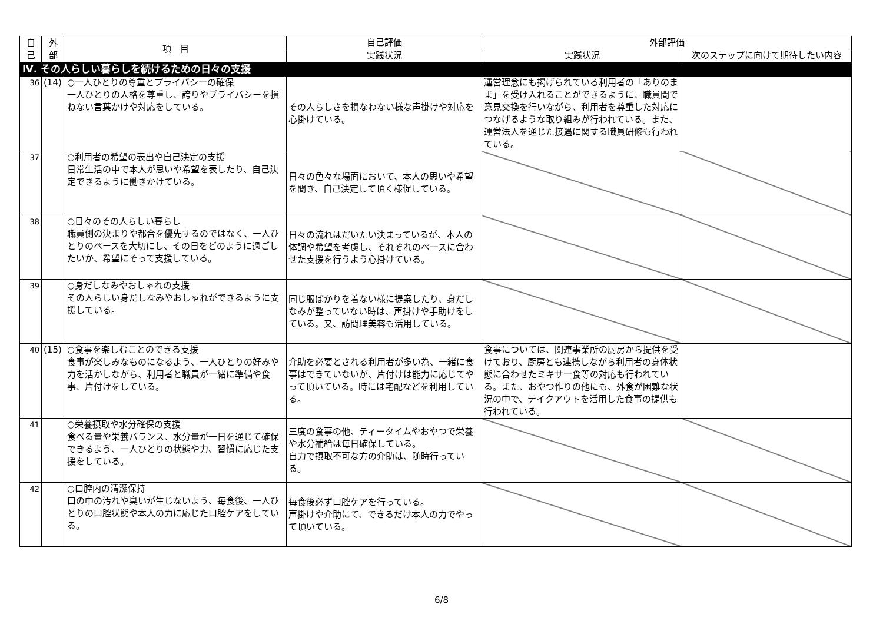| 自 己 | 外 部 | 項 目 | 自己評価 | 外部評価 | |
| --- | --- | --- | --- | --- | --- |
| | | | 実践状況 | 実践状況 | 次のステップに向けて期待したい内容 |
| Ⅳ. その人らしい暮らしを続けるための日々の支援 | | | | | |
| 36 | (14) | ○一人ひとりの尊重とプライバシーの確保 一人ひとりの人格を尊重し、誇りやプライバシーを損ねない言葉かけや対応をしている。 | その人らしさを損なわない様な声掛けや対応を心掛けている。 | 運営理念にも掲げられている利用者の「ありのまま」を受け入れることができるように、職員間で意見交換を行いながら、利用者を尊重した対応につなげるような取り組みが行われている。また、運営法人を通じた接遇に関する職員研修も行われている。 | |
| 37 | | ○利用者の希望の表出や自己決定の支援 日常生活の中で本人が思いや希望を表したり、自己決定できるように働きかけている。 | 日々の色々な場面において、本人の思いや希望を聞き、自己決定して頂く様促している。 | | |
| 38 | | ○日々のその人らしい暮らし 職員側の決まりや都合を優先するのではなく、一人ひとりのペースを大切にし、その日をどのように過ごしたいか、希望にそって支援している。 | 日々の流れはだいたい決まっているが、本人の体調や希望を考慮し、それぞれのペースに合わせた支援を行うよう心掛けている。 | | |
| 39 | | ○身だしなみやおしゃれの支援 その人らしい身だしなみやおしゃれができるように支援している。 | 同じ服ばかりを着ない様に提案したり、身だしなみが整っていない時は、声掛けや手助けをしている。又、訪問理美容も活用している。 | | |
| 40 | (15) | ○食事を楽しむことのできる支援 食事が楽しみなものになるよう、一人ひとりの好みや力を活かしながら、利用者と職員が一緒に準備や食事、片付けをしている。 | 介助を必要とされる利用者が多い為、一緒に食事はできていないが、片付けは能力に応じてやって頂いている。時には宅配などを利用している。 | 食事については、関連事業所の厨房から提供を受けており、厨房とも連携しながら利用者の身体状態に合わせたミキサー食等の対応も行われている。また、おやつ作りの他にも、外食が困難な状況の中で、テイクアウトを活用した食事の提供も行われている。 | |
| 41 | | ○栄養摂取や水分確保の支援 食べる量や栄養バランス、水分量が一日を通じて確保できるよう、一人ひとりの状態や力、習慣に応じた支援をしている。 | 三度の食事の他、ティータイムやおやつで栄養や水分補給は毎日確保している。 自力で摂取不可な方の介助は、随時行っている。 | | |
| 42 | | ○口腔内の清潔保持 口の中の汚れや臭いが生じないよう、毎食後、一人ひとりの口腔状態や本人の力に応じた口腔ケアをしている。 | 毎食後必ず口腔ケアを行っている。 声掛けや介助にて、できるだけ本人の力でやって頂いている。 | | |
6/8